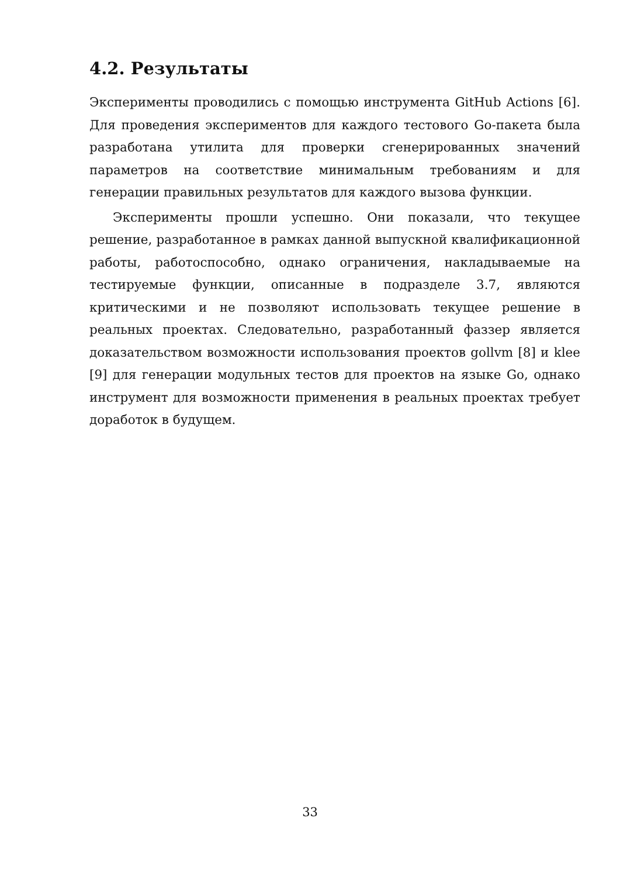4.2. Результаты
Эксперименты проводились с помощью инструмента GitHub Actions [6]. Для проведения экспериментов для каждого тестового Go-пакета была разработана утилита для проверки сгенерированных значений параметров на соответствие минимальным требованиям и для генерации правильных результатов для каждого вызова функции.
Эксперименты прошли успешно. Они показали, что текущее решение, разработанное в рамках данной выпускной квалификационной работы, работоспособно, однако ограничения, накладываемые на тестируемые функции, описанные в подразделе 3.7, являются критическими и не позволяют использовать текущее решение в реальных проектах. Следовательно, разработанный фаззер является доказательством возможности использования проектов gollvm [8] и klee [9] для генерации модульных тестов для проектов на языке Go, однако инструмент для возможности применения в реальных проектах требует доработок в будущем.
33